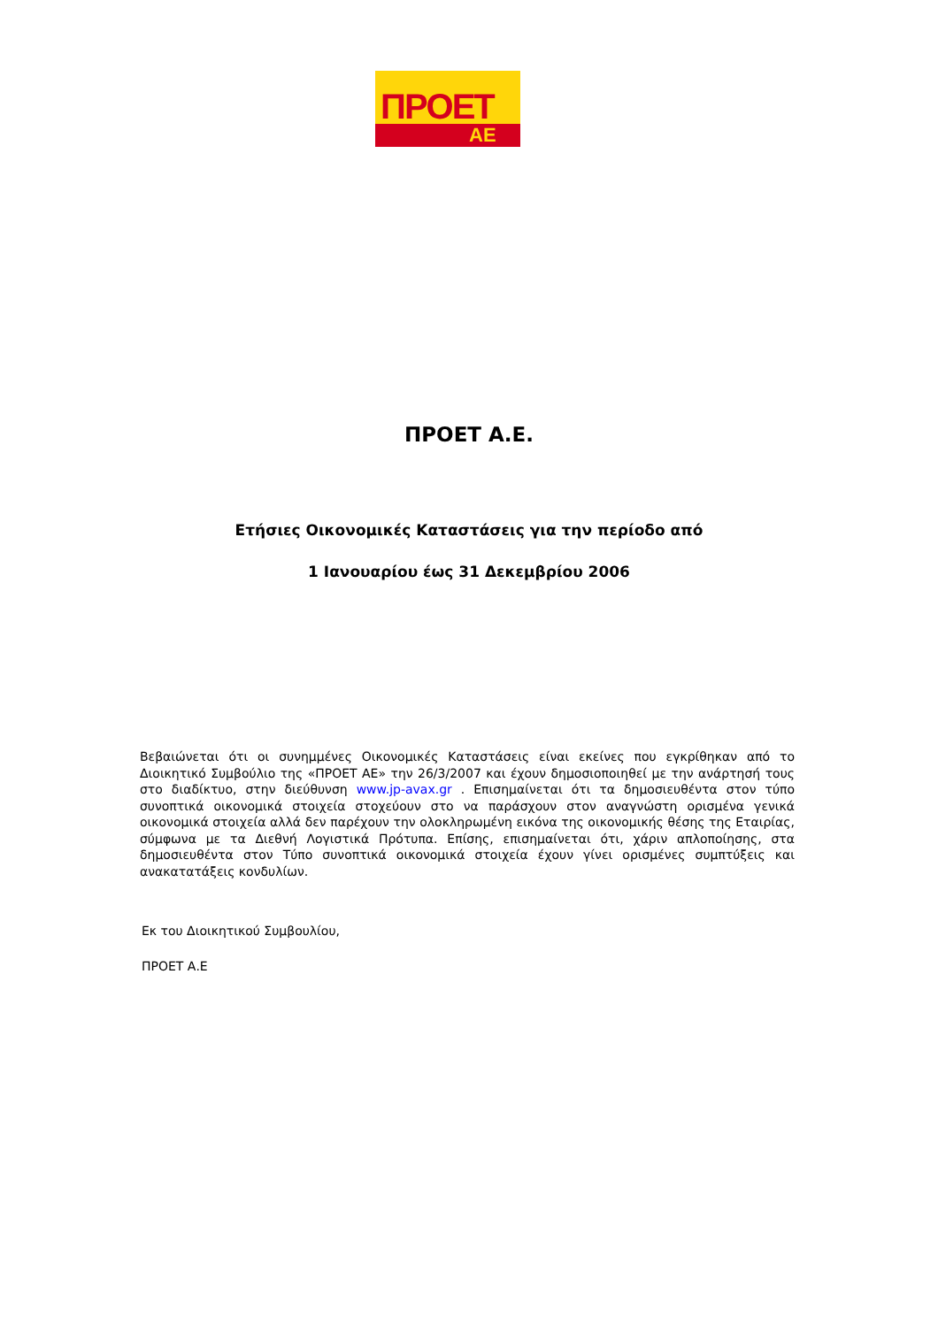ΠΡΟΕΤ
ΑΕ
ΠΡΟΕΤ Α.Ε.
Ετήσιες Οικονομικές Καταστάσεις για την περίοδο από
1 Ιανουαρίου έως 31 Δεκεμβρίου 2006
Βεβαιώνεται ότι οι συνημμένες Οικονομικές Καταστάσεις είναι εκείνες που εγκρίθηκαν από το Διοικητικό Συμβούλιο της «ΠΡΟΕΤ ΑΕ» την 26/3/2007 και έχουν δημοσιοποιηθεί με την ανάρτησή τους στο διαδίκτυο, στην διεύθυνση www.jp-avax.gr . Επισημαίνεται ότι τα δημοσιευθέντα στον τύπο συνοπτικά οικονομικά στοιχεία στοχεύουν στο να παράσχουν στον αναγνώστη ορισμένα γενικά οικονομικά στοιχεία αλλά δεν παρέχουν την ολοκληρωμένη εικόνα της οικονομικής θέσης της Εταιρίας, σύμφωνα με τα Διεθνή Λογιστικά Πρότυπα. Επίσης, επισημαίνεται ότι, χάριν απλοποίησης, στα δημοσιευθέντα στον Τύπο συνοπτικά οικονομικά στοιχεία έχουν γίνει ορισμένες συμπτύξεις και ανακατατάξεις κονδυλίων.
Εκ του Διοικητικού Συμβουλίου,
ΠΡΟΕΤ Α.Ε